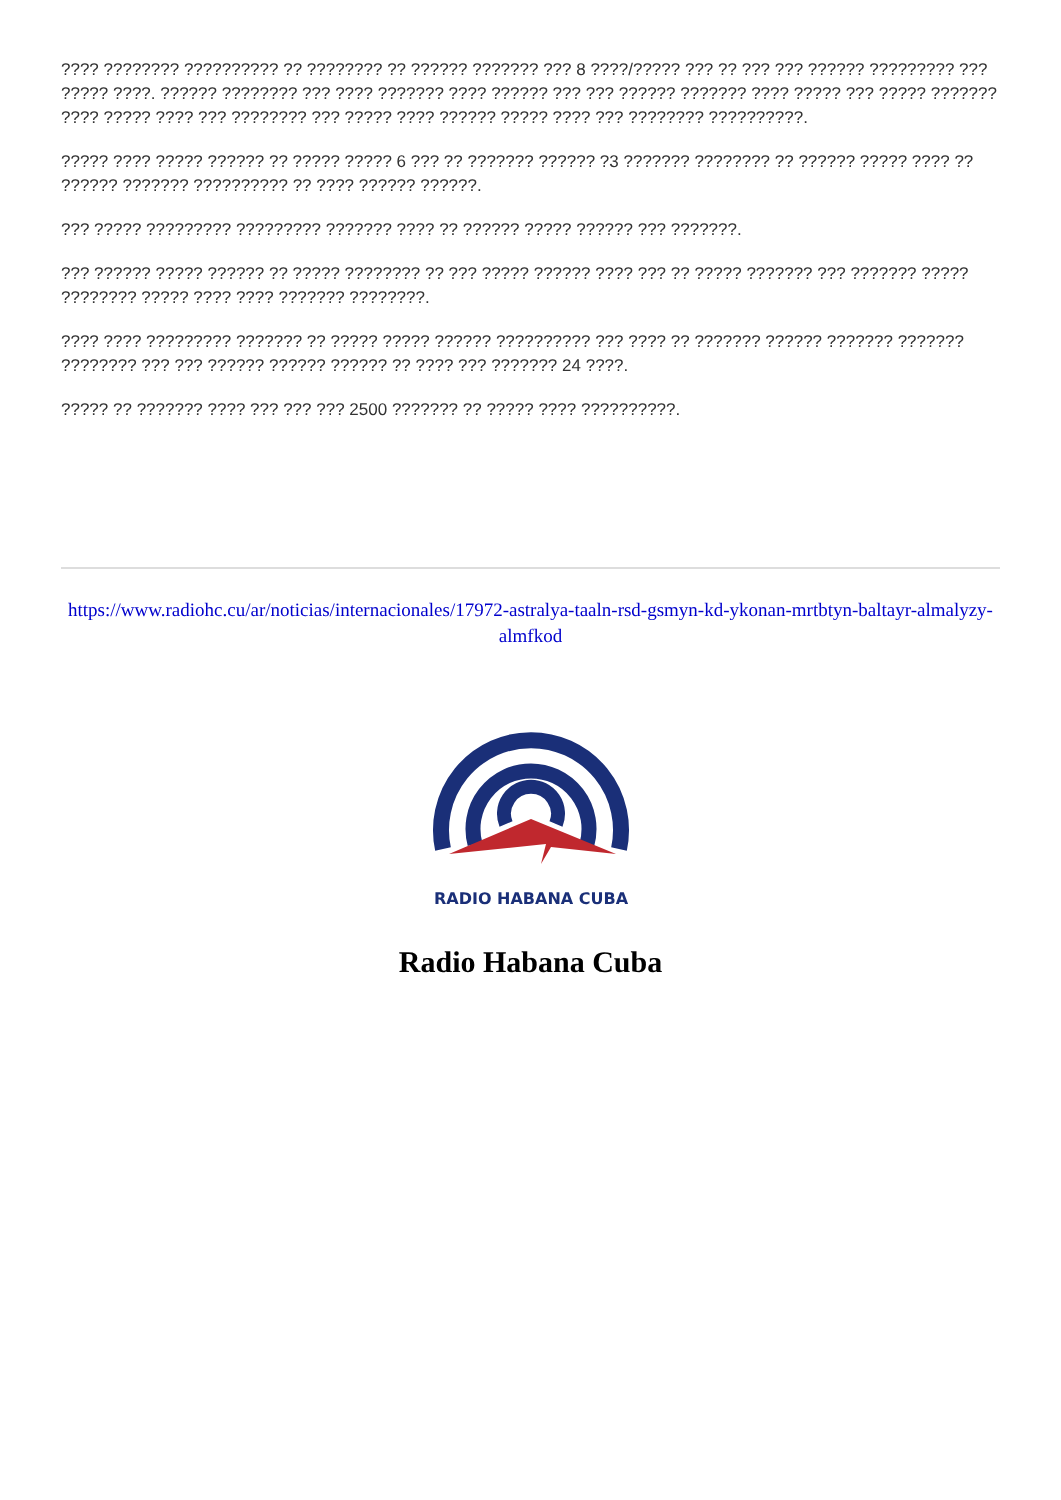???? ???????? ?????????? ?? ???????? ?? ?????? ??????? ??? 8 ????/????? ??? ?? ??? ??? ?????? ????????? ??? ????? ????. ?????? ???????? ??? ???? ??????? ???? ?????? ??? ??? ?????? ??????? ???? ????? ??? ????? ??????? ???? ????? ???? ??? ???????? ??? ????? ???? ?????? ????? ???? ??? ???????? ??????????.
????? ???? ????? ?????? ?? ????? ????? 6 ??? ?? ??????? ?????? ?3 ??????? ???????? ?? ?????? ????? ???? ?? ?????? ??????? ?????????? ?? ???? ?????? ??????.
??? ????? ????????? ????????? ??????? ???? ?? ?????? ????? ?????? ??? ???????.
??? ?????? ????? ?????? ?? ????? ???????? ?? ??? ????? ?????? ???? ??? ?? ????? ??????? ??? ??????? ????? ???????? ????? ???? ???? ??????? ????????.
???? ???? ????????? ??????? ?? ????? ????? ?????? ?????????? ??? ???? ?? ??????? ?????? ??????? ??????? ???????? ??? ??? ?????? ?????? ?????? ?? ???? ??? ??????? 24 ????.
????? ?? ??????? ???? ??? ??? ??? 2500 ??????? ?? ????? ???? ??????????.
https://www.radiohc.cu/ar/noticias/internacionales/17972-astralya-taaln-rsd-gsmyn-kd-ykonan-mrtbtyn-baltayr-almalyzy-almfkod
RADIO HABANA CUBA
Radio Habana Cuba